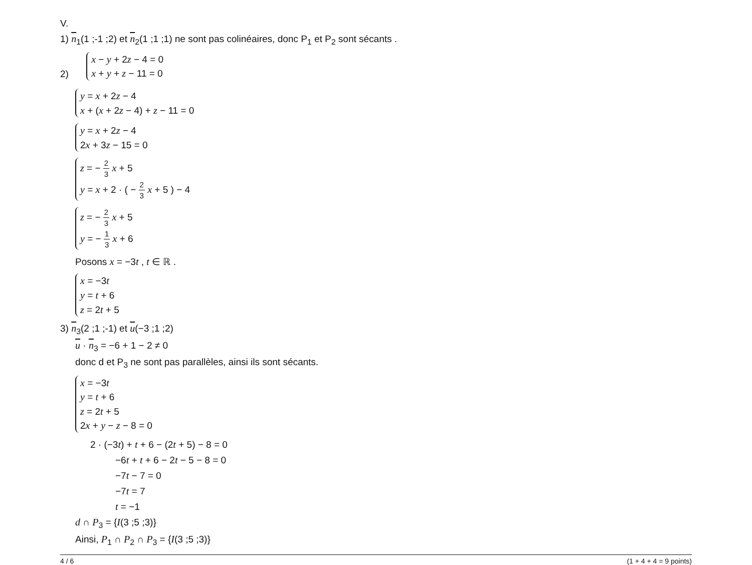V.
1) n<sub>1</sub>(1 ;-1 ;2) et n<sub>2</sub>(1 ;1 ;1) ne sont pas colinéaires, donc P<sub>1</sub> et P<sub>2</sub> sont sécants .
2)
x − y + 2z − 4 = 0
x + y + z − 11 = 0
y = x + 2z − 4
x + (x + 2z − 4) + z − 11 = 0
y = x + 2z − 4
2x + 3z − 15 = 0
z = − 2 3 x + 5
y = x + 2 · ( − 2 3 x + 5 ) − 4
z = − 2 3 x + 5
y = − 1 3 x + 6
Posons x = −3t , t ∈ ℝ .
x = −3t
y = t + 6
z = 2t + 5
3) n<sub>3</sub>(2 ;1 ;-1) et u(−3 ;1 ;2)
u · n<sub>3</sub> = −6 + 1 − 2 ≠ 0
donc d et P<sub>3</sub> ne sont pas parallèles, ainsi ils sont sécants.
x = −3t
y = t + 6
z = 2t + 5
2x + y − z − 8 = 0
2 · (−3t) + t + 6 − (2t + 5) − 8 = 0
−6t + t + 6 − 2t − 5 − 8 = 0
−7t − 7 = 0
−7t = 7
t = −1
d ∩ P<sub>3</sub> = {I(3 ;5 ;3)}
Ainsi, P<sub>1</sub> ∩ P<sub>2</sub> ∩ P<sub>3</sub> = {I(3 ;5 ;3)}
4 / 6 (1 + 4 + 4 = 9 points)